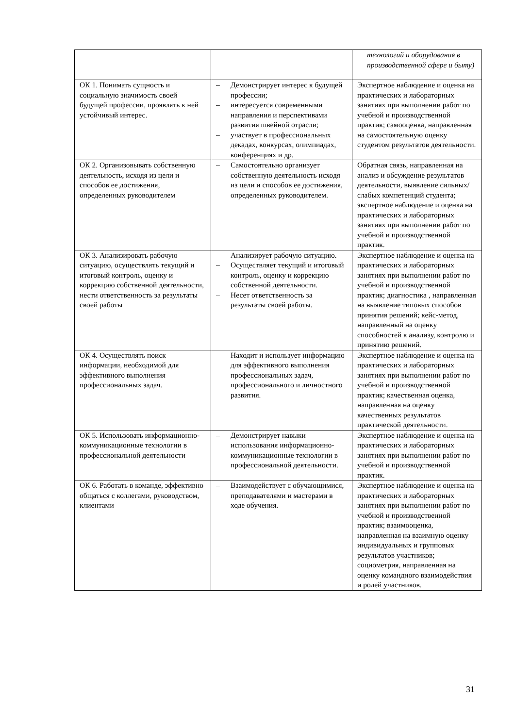| | | технологий и оборудования в производственной сфере и быту) |
| ОК 1. Понимать сущность и социальную значимость своей будущей профессии, проявлять к ней устойчивый интерес. | – Демонстрирует интерес к будущей профессии; – интересуется современными направления и перспективами развития швейной отрасли; – участвует в профессиональных декадах, конкурсах, олимпиадах, конференциях и др. | Экспертное наблюдение и оценка на практических и лабораторных занятиях при выполнении работ по учебной и производственной практик; самооценка, направленная на самостоятельную оценку студентом результатов деятельности. |
| ОК 2. Организовывать собственную деятельность, исходя из цели и способов ее достижения, определенных руководителем | – Самостоятельно организует собственную деятельность исходя из цели и способов ее достижения, определенных руководителем. | Обратная связь, направленная на анализ и обсуждение результатов деятельности, выявление сильных/слабых компетенций студента; экспертное наблюдение и оценка на практических и лабораторных занятиях при выполнении работ по учебной и производственной практик. |
| ОК 3. Анализировать рабочую ситуацию, осуществлять текущий и итоговый контроль, оценку и коррекцию собственной деятельности, нести ответственность за результаты своей работы | – Анализирует рабочую ситуацию. – Осуществляет текущий и итоговый контроль, оценку и коррекцию собственной деятельности. – Несет ответственность за результаты своей работы. | Экспертное наблюдение и оценка на практических и лабораторных занятиях при выполнении работ по учебной и производственной практик; диагностика , направленная на выявление типовых способов принятия решений; кейс-метод, направленный на оценку способностей к анализу, контролю и принятию решений. |
| ОК 4. Осуществлять поиск информации, необходимой для эффективного выполнения профессиональных задач. | – Находит и использует информацию для эффективного выполнения профессиональных задач, профессионального и личностного развития. | Экспертное наблюдение и оценка на практических и лабораторных занятиях при выполнении работ по учебной и производственной практик; качественная оценка, направленная на оценку качественных результатов практической деятельности. |
| ОК 5. Использовать информационно-коммуникационные технологии в профессиональной деятельности | – Демонстрирует навыки использования информационно-коммуникационные технологии в профессиональной деятельности. | Экспертное наблюдение и оценка на практических и лабораторных занятиях при выполнении работ по учебной и производственной практик. |
| ОК 6. Работать в команде, эффективно общаться с коллегами, руководством, клиентами | – Взаимодействует с обучающимися, преподавателями и мастерами в ходе обучения. | Экспертное наблюдение и оценка на практических и лабораторных занятиях при выполнении работ по учебной и производственной практик; взаимооценка, направленная на взаимную оценку индивидуальных и групповых результатов участников; социометрия, направленная на оценку командного взаимодействия и ролей участников. |
31